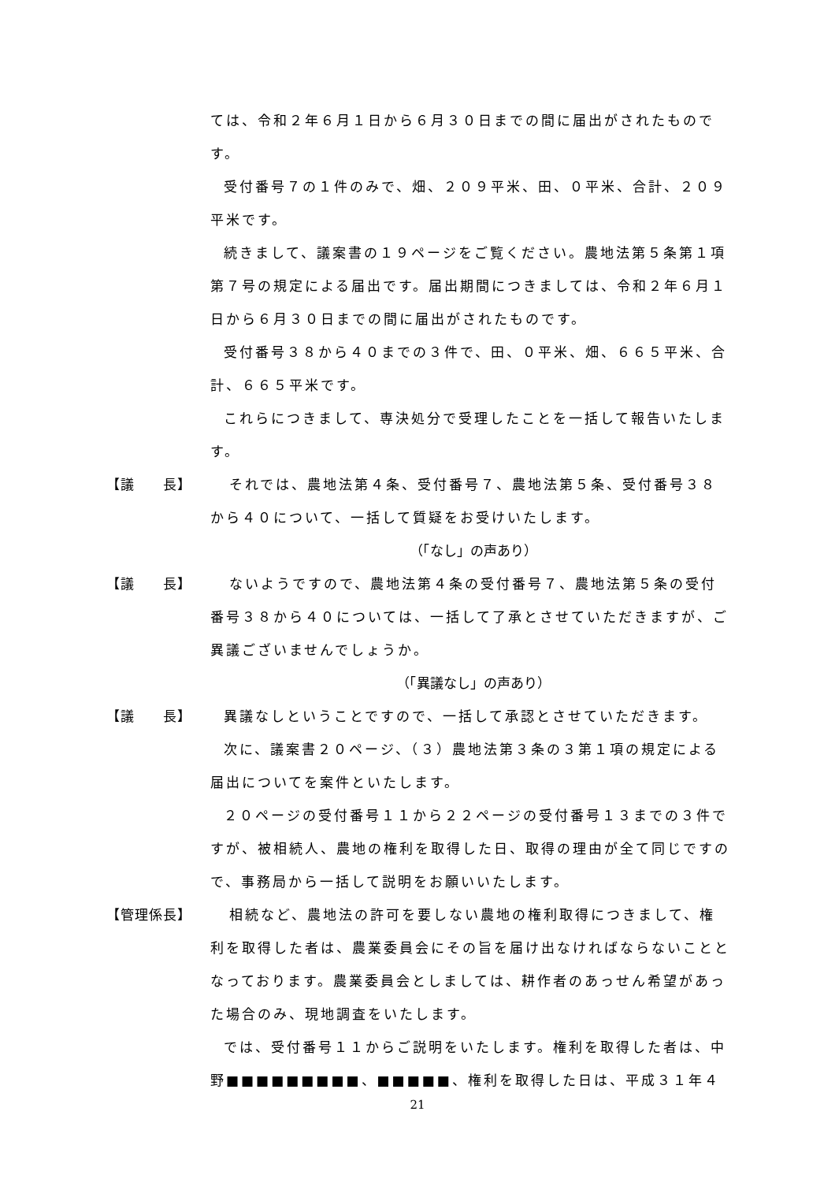ては、令和２年６月１日から６月３０日までの間に届出がされたものです。
受付番号７の１件のみで、畑、２０９平米、田、０平米、合計、２０９平米です。
続きまして、議案書の１９ページをご覧ください。農地法第５条第１項第７号の規定による届出です。届出期間につきましては、令和２年６月１日から６月３０日までの間に届出がされたものです。
受付番号３８から４０までの３件で、田、０平米、畑、６６５平米、合計、６６５平米です。
これらにつきまして、専決処分で受理したことを一括して報告いたします。
【議　　長】 それでは、農地法第４条、受付番号７、農地法第５条、受付番号３８から４０について、一括して質疑をお受けいたします。
（「なし」の声あり）
【議　　長】 ないようですので、農地法第４条の受付番号７、農地法第５条の受付番号３８から４０については、一括して了承とさせていただきますが、ご異議ございませんでしょうか。
（「異議なし」の声あり）
【議　　長】 異議なしということですので、一括して承認とさせていただきます。
次に、議案書２０ページ、（３）農地法第３条の３第１項の規定による届出についてを案件といたします。
２０ページの受付番号１１から２２ページの受付番号１３までの３件ですが、被相続人、農地の権利を取得した日、取得の理由が全て同じですので、事務局から一括して説明をお願いいたします。
【管理係長】 相続など、農地法の許可を要しない農地の権利取得につきまして、権利を取得した者は、農業委員会にその旨を届け出なければならないこととなっております。農業委員会としましては、耕作者のあっせん希望があった場合のみ、現地調査をいたします。
では、受付番号１１からご説明をいたします。権利を取得した者は、中野■■■■■■■■■、■■■■■、権利を取得した日は、平成３１年４
21